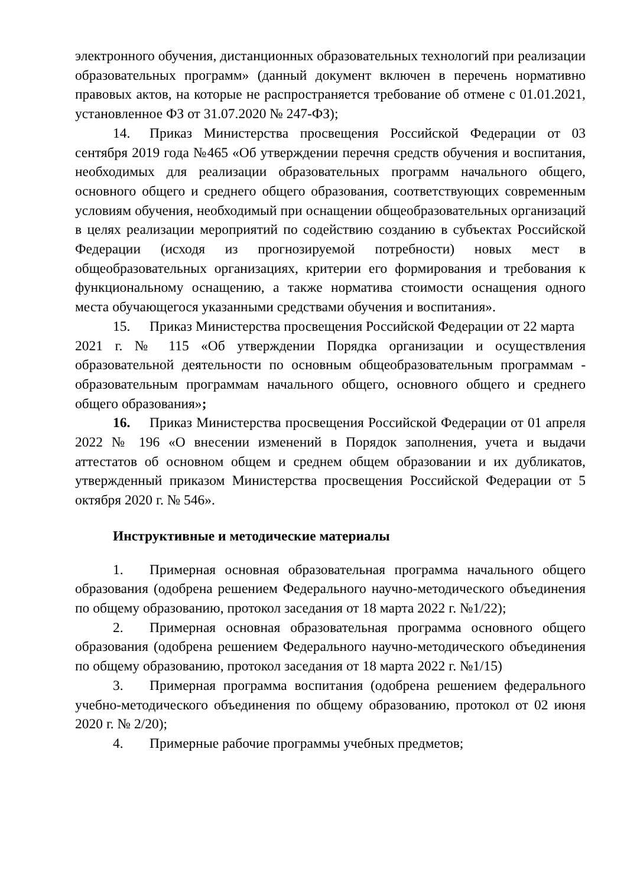электронного обучения, дистанционных образовательных технологий при реализации образовательных программ» (данный документ включен в перечень нормативно правовых актов, на которые не распространяется требование об отмене с 01.01.2021, установленное ФЗ от 31.07.2020 № 247-ФЗ);
14. Приказ Министерства просвещения Российской Федерации от 03 сентября 2019 года №465 «Об утверждении перечня средств обучения и воспитания, необходимых для реализации образовательных программ начального общего, основного общего и среднего общего образования, соответствующих современным условиям обучения, необходимый при оснащении общеобразовательных организаций в целях реализации мероприятий по содействию созданию в субъектах Российской Федерации (исходя из прогнозируемой потребности) новых мест в общеобразовательных организациях, критерии его формирования и требования к функциональному оснащению, а также норматива стоимости оснащения одного места обучающегося указанными средствами обучения и воспитания».
15. Приказ Министерства просвещения Российской Федерации от 22 марта
2021 г. № 115 «Об утверждении Порядка организации и осуществления образовательной деятельности по основным общеобразовательным программам - образовательным программам начального общего, основного общего и среднего общего образования»;
16. Приказ Министерства просвещения Российской Федерации от 01 апреля 2022 № 196 «О внесении изменений в Порядок заполнения, учета и выдачи аттестатов об основном общем и среднем общем образовании и их дубликатов, утвержденный приказом Министерства просвещения Российской Федерации от 5 октября 2020 г. № 546».
Инструктивные и методические материалы
1. Примерная основная образовательная программа начального общего образования (одобрена решением Федерального научно-методического объединения по общему образованию, протокол заседания от 18 марта 2022 г. №1/22);
2. Примерная основная образовательная программа основного общего образования (одобрена решением Федерального научно-методического объединения по общему образованию, протокол заседания от 18 марта 2022 г. №1/15)
3. Примерная программа воспитания (одобрена решением федерального учебно-методического объединения по общему образованию, протокол от 02 июня 2020 г. № 2/20);
4. Примерные рабочие программы учебных предметов;